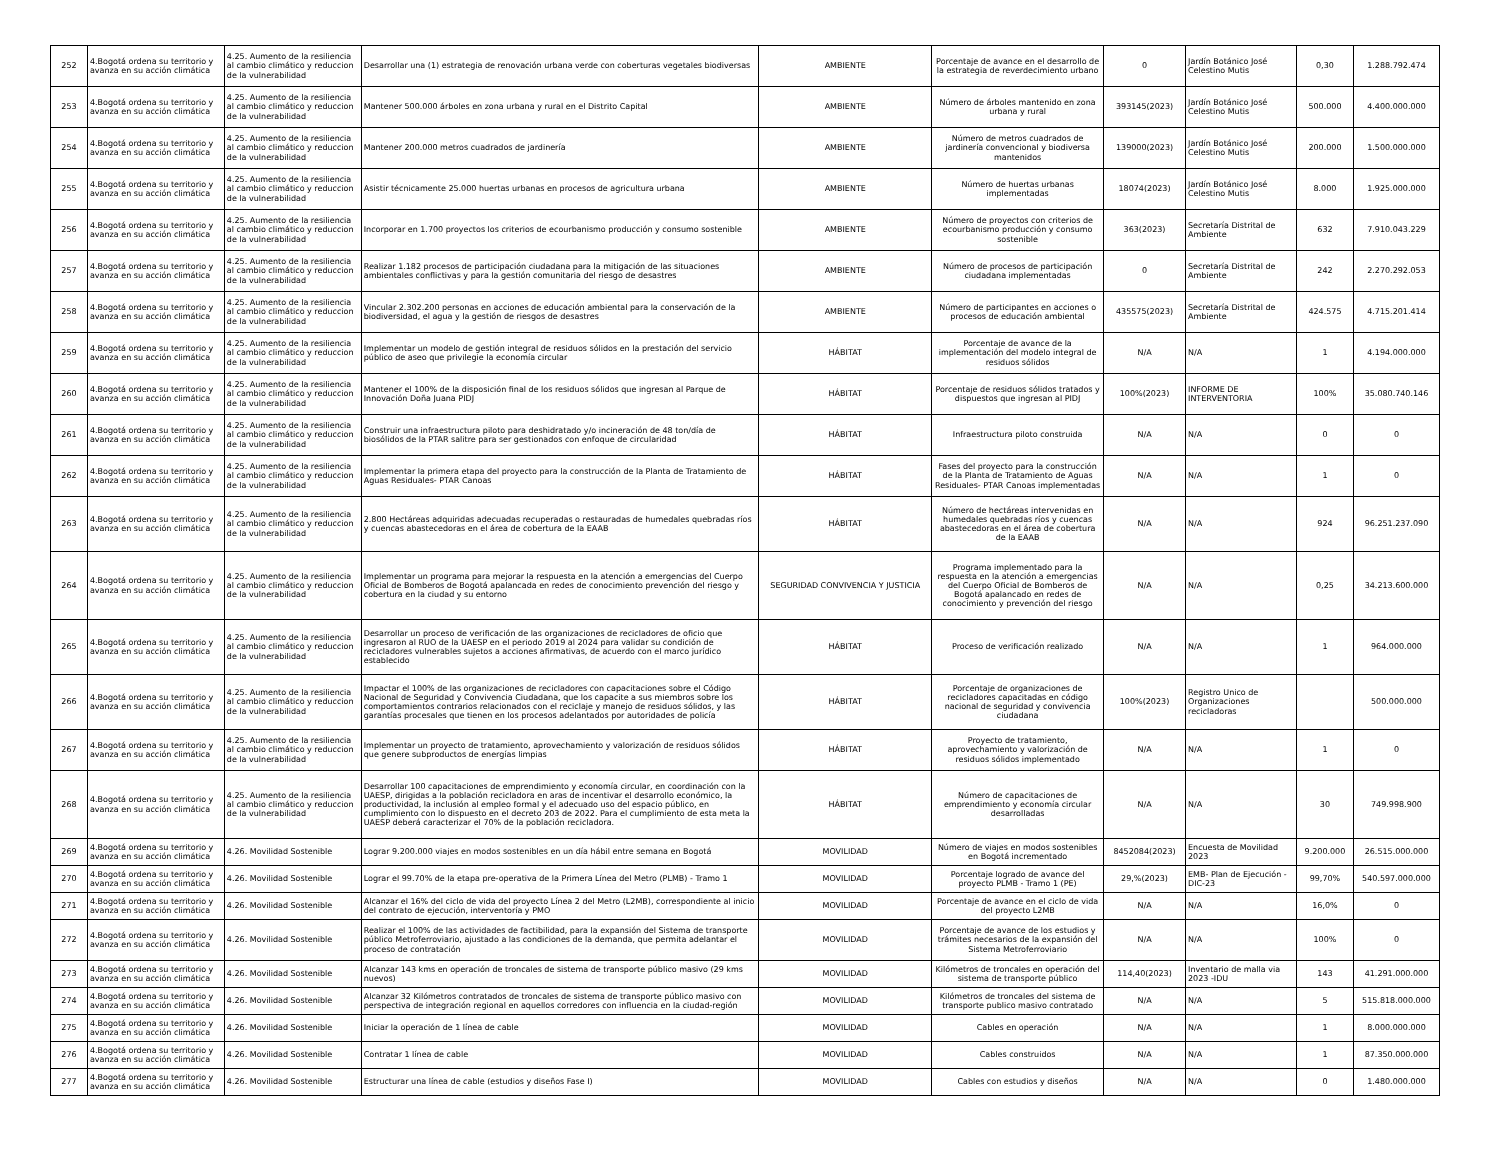| 252 | 4.Bogotá ordena su territorio y avanza en su acción climática | 4.25. Aumento de la resiliencia al cambio climático y reduccion de la vulnerabilidad | Desarrollar una (1) estrategia de renovación urbana verde con coberturas vegetales biodiversas | AMBIENTE | Porcentaje de avance en el desarrollo de la estrategia de reverdecimiento urbano | 0 | Jardín Botánico José Celestino Mutis | 0,30 | 1.288.792.474 |
| 253 | 4.Bogotá ordena su territorio y avanza en su acción climática | 4.25. Aumento de la resiliencia al cambio climático y reduccion de la vulnerabilidad | Mantener 500.000 árboles en zona urbana y rural en el Distrito Capital | AMBIENTE | Número de árboles mantenido en zona urbana y rural | 393145(2023) | Jardín Botánico José Celestino Mutis | 500.000 | 4.400.000.000 |
| 254 | 4.Bogotá ordena su territorio y avanza en su acción climática | 4.25. Aumento de la resiliencia al cambio climático y reduccion de la vulnerabilidad | Mantener 200.000 metros cuadrados de jardinería | AMBIENTE | Número de metros cuadrados de jardinería convencional y biodiversa mantenidos | 139000(2023) | Jardín Botánico José Celestino Mutis | 200.000 | 1.500.000.000 |
| 255 | 4.Bogotá ordena su territorio y avanza en su acción climática | 4.25. Aumento de la resiliencia al cambio climático y reduccion de la vulnerabilidad | Asistir técnicamente 25.000 huertas urbanas en procesos de agricultura urbana | AMBIENTE | Número de huertas urbanas implementadas | 18074(2023) | Jardín Botánico José Celestino Mutis | 8.000 | 1.925.000.000 |
| 256 | 4.Bogotá ordena su territorio y avanza en su acción climática | 4.25. Aumento de la resiliencia al cambio climático y reduccion de la vulnerabilidad | Incorporar en 1.700 proyectos los criterios de ecourbanismo producción y consumo sostenible | AMBIENTE | Número de proyectos con criterios de ecourbanismo producción y consumo sostenible | 363(2023) | Secretaría Distrital de Ambiente | 632 | 7.910.043.229 |
| 257 | 4.Bogotá ordena su territorio y avanza en su acción climática | 4.25. Aumento de la resiliencia al cambio climático y reduccion de la vulnerabilidad | Realizar 1.182 procesos de participación ciudadana para la mitigación de las situaciones ambientales conflictivas y para la gestión comunitaria del riesgo de desastres | AMBIENTE | Número de procesos de participación ciudadana implementadas | 0 | Secretaría Distrital de Ambiente | 242 | 2.270.292.053 |
| 258 | 4.Bogotá ordena su territorio y avanza en su acción climática | 4.25. Aumento de la resiliencia al cambio climático y reduccion de la vulnerabilidad | Vincular 2.302.200 personas en acciones de educación ambiental para la conservación de la biodiversidad, el agua y la gestión de riesgos de desastres | AMBIENTE | Número de participantes en acciones o procesos de educación ambiental | 435575(2023) | Secretaría Distrital de Ambiente | 424.575 | 4.715.201.414 |
| 259 | 4.Bogotá ordena su territorio y avanza en su acción climática | 4.25. Aumento de la resiliencia al cambio climático y reduccion de la vulnerabilidad | Implementar un modelo de gestión integral de residuos sólidos en la prestación del servicio público de aseo que privilegie la economía circular | HÁBITAT | Porcentaje de avance de la implementación del modelo integral de residuos sólidos | N/A | N/A | 1 | 4.194.000.000 |
| 260 | 4.Bogotá ordena su territorio y avanza en su acción climática | 4.25. Aumento de la resiliencia al cambio climático y reduccion de la vulnerabilidad | Mantener el 100% de la disposición final de los residuos sólidos que ingresan al Parque de Innovación Doña Juana PIDJ | HÁBITAT | Porcentaje de residuos sólidos tratados y dispuestos que ingresan al PIDJ | 100%(2023) | INFORME DE INTERVENTORIA | 100% | 35.080.740.146 |
| 261 | 4.Bogotá ordena su territorio y avanza en su acción climática | 4.25. Aumento de la resiliencia al cambio climático y reduccion de la vulnerabilidad | Construir una infraestructura piloto para deshidratado y/o incineración de 48 ton/día de biosólidos de la PTAR salitre para ser gestionados con enfoque de circularidad | HÁBITAT | Infraestructura piloto construida | N/A | N/A | 0 | 0 |
| 262 | 4.Bogotá ordena su territorio y avanza en su acción climática | 4.25. Aumento de la resiliencia al cambio climático y reduccion de la vulnerabilidad | Implementar la primera etapa del proyecto para la construcción de la Planta de Tratamiento de Aguas Residuales- PTAR Canoas | HÁBITAT | Fases del proyecto para la construcción de la Planta de Tratamiento de Aguas Residuales- PTAR Canoas implementadas | N/A | N/A | 1 | 0 |
| 263 | 4.Bogotá ordena su territorio y avanza en su acción climática | 4.25. Aumento de la resiliencia al cambio climático y reduccion de la vulnerabilidad | 2.800 Hectáreas adquiridas adecuadas recuperadas o restauradas de humedales quebradas ríos y cuencas abastecedoras en el área de cobertura de la EAAB | HÁBITAT | Número de hectáreas intervenidas en humedales quebradas ríos y cuencas abastecedoras en el área de cobertura de la EAAB | N/A | N/A | 924 | 96.251.237.090 |
| 264 | 4.Bogotá ordena su territorio y avanza en su acción climática | 4.25. Aumento de la resiliencia al cambio climático y reduccion de la vulnerabilidad | Implementar un programa para mejorar la respuesta en la atención a emergencias del Cuerpo Oficial de Bomberos de Bogotá apalancada en redes de conocimiento prevención del riesgo y cobertura en la ciudad y su entorno | SEGURIDAD CONVIVENCIA Y JUSTICIA | Programa implementado para la respuesta en la atención a emergencias del Cuerpo Oficial de Bomberos de Bogotá apalancado en redes de conocimiento y prevención del riesgo | N/A | N/A | 0,25 | 34.213.600.000 |
| 265 | 4.Bogotá ordena su territorio y avanza en su acción climática | 4.25. Aumento de la resiliencia al cambio climático y reduccion de la vulnerabilidad | Desarrollar un proceso de verificación de las organizaciones de recicladores de oficio que ingresaron al RUO de la UAESP en el periodo 2019 al 2024 para validar su condición de recicladores vulnerables sujetos a acciones afirmativas, de acuerdo con el marco jurídico establecido | HÁBITAT | Proceso de verificación realizado | N/A | N/A | 1 | 964.000.000 |
| 266 | 4.Bogotá ordena su territorio y avanza en su acción climática | 4.25. Aumento de la resiliencia al cambio climático y reduccion de la vulnerabilidad | Impactar el 100% de las organizaciones de recicladores con capacitaciones sobre el Código Nacional de Seguridad y Convivencia Ciudadana, que los capacite a sus miembros sobre los comportamientos contrarios relacionados con el reciclaje y manejo de residuos sólidos, y las garantías procesales que tienen en los procesos adelantados por autoridades de policía | HÁBITAT | Porcentaje de organizaciones de recicladores capacitadas en código nacional de seguridad y convivencia ciudadana | 100%(2023) | Registro Unico de Organizaciones recicladoras | | 500.000.000 |
| 267 | 4.Bogotá ordena su territorio y avanza en su acción climática | 4.25. Aumento de la resiliencia al cambio climático y reduccion de la vulnerabilidad | Implementar un proyecto de tratamiento, aprovechamiento y valorización de residuos sólidos que genere subproductos de energías limpias | HÁBITAT | Proyecto de tratamiento, aprovechamiento y valorización de residuos sólidos implementado | N/A | N/A | 1 | 0 |
| 268 | 4.Bogotá ordena su territorio y avanza en su acción climática | 4.25. Aumento de la resiliencia al cambio climático y reduccion de la vulnerabilidad | Desarrollar 100 capacitaciones de emprendimiento y economía circular, en coordinación con la UAESP, dirigidas a la población recicladora en aras de incentivar el desarrollo económico, la productividad, la inclusión al empleo formal y el adecuado uso del espacio público, en cumplimiento con lo dispuesto en el decreto 203 de 2022. Para el cumplimiento de esta meta la UAESP deberá caracterizar el 70% de la población recicladora. | HÁBITAT | Número de capacitaciones de emprendimiento y economía circular desarrolladas | N/A | N/A | 30 | 749.998.900 |
| 269 | 4.Bogotá ordena su territorio y avanza en su acción climática | 4.26. Movilidad Sostenible | Lograr 9.200.000 viajes en modos sostenibles en un día hábil entre semana en Bogotá | MOVILIDAD | Número de viajes en modos sostenibles en Bogotá incrementado | 8452084(2023) | Encuesta de Movilidad 2023 | 9.200.000 | 26.515.000.000 |
| 270 | 4.Bogotá ordena su territorio y avanza en su acción climática | 4.26. Movilidad Sostenible | Lograr el 99.70% de la etapa pre-operativa de la Primera Línea del Metro (PLMB) - Tramo 1 | MOVILIDAD | Porcentaje logrado de avance del proyecto PLMB - Tramo 1 (PE) | 29,%(2023) | EMB- Plan de Ejecución - DIC-23 | 99,70% | 540.597.000.000 |
| 271 | 4.Bogotá ordena su territorio y avanza en su acción climática | 4.26. Movilidad Sostenible | Alcanzar el 16% del ciclo de vida del proyecto Línea 2 del Metro (L2MB), correspondiente al inicio del contrato de ejecución, interventoría y PMO | MOVILIDAD | Porcentaje de avance en el ciclo de vida del proyecto L2MB | N/A | N/A | 16,0% | 0 |
| 272 | 4.Bogotá ordena su territorio y avanza en su acción climática | 4.26. Movilidad Sostenible | Realizar el 100% de las actividades de factibilidad, para la expansión del Sistema de transporte público Metroferroviario, ajustado a las condiciones de la demanda, que permita adelantar el proceso de contratación | MOVILIDAD | Porcentaje de avance de los estudios y trámites necesarios de la expansión del Sistema Metroferroviario | N/A | N/A | 100% | 0 |
| 273 | 4.Bogotá ordena su territorio y avanza en su acción climática | 4.26. Movilidad Sostenible | Alcanzar 143 kms en operación de troncales de sistema de transporte público masivo (29 kms nuevos) | MOVILIDAD | Kilómetros de troncales en operación del sistema de transporte público | 114,40(2023) | Inventario de malla via 2023 -IDU | 143 | 41.291.000.000 |
| 274 | 4.Bogotá ordena su territorio y avanza en su acción climática | 4.26. Movilidad Sostenible | Alcanzar 32 Kilómetros contratados de troncales de sistema de transporte público masivo con perspectiva de integración regional en aquellos corredores con influencia en la ciudad-región | MOVILIDAD | Kilómetros de troncales del sistema de transporte publico masivo contratado | N/A | N/A | 5 | 515.818.000.000 |
| 275 | 4.Bogotá ordena su territorio y avanza en su acción climática | 4.26. Movilidad Sostenible | Iniciar la operación de 1 línea de cable | MOVILIDAD | Cables en operación | N/A | N/A | 1 | 8.000.000.000 |
| 276 | 4.Bogotá ordena su territorio y avanza en su acción climática | 4.26. Movilidad Sostenible | Contratar 1 línea de cable | MOVILIDAD | Cables construidos | N/A | N/A | 1 | 87.350.000.000 |
| 277 | 4.Bogotá ordena su territorio y avanza en su acción climática | 4.26. Movilidad Sostenible | Estructurar una línea de cable (estudios y diseños Fase I) | MOVILIDAD | Cables con estudios y diseños | N/A | N/A | 0 | 1.480.000.000 |